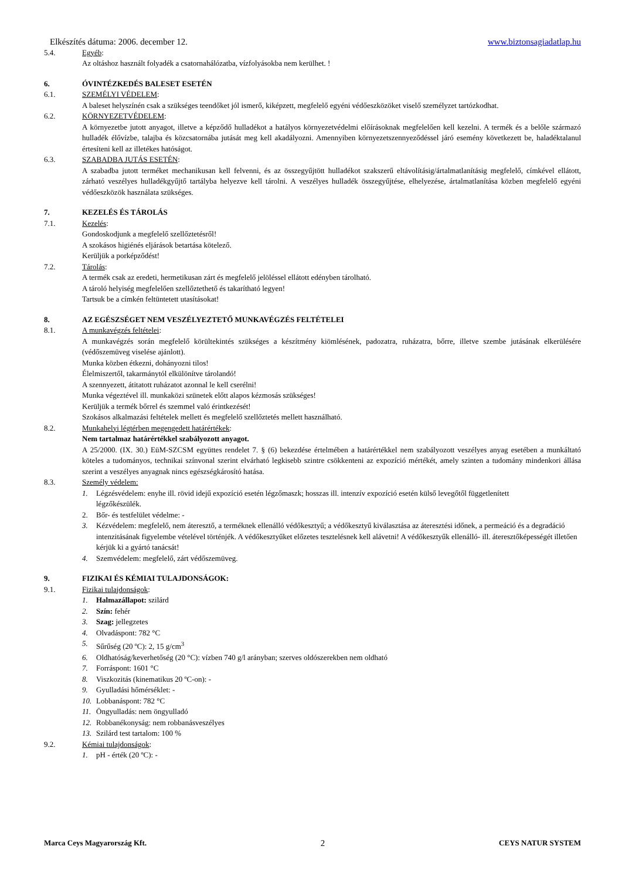Elkészítés dátuma: 2006. december 12. www.biztonsagiadatlap.hu
5.4. Egyéb:
Az oltáshoz használt folyadék a csatornahálózatba, vízfolyásokba nem kerülhet. !
6. ÓVINTÉZKEDÉS BALESET ESETÉN
6.1. SZEMÉLYI VÉDELEM:
A baleset helyszínén csak a szükséges teendőket jól ismerő, kiképzett, megfelelő egyéni védőeszközöket viselő személyzet tartózkodhat.
6.2. KÖRNYEZETVÉDELEM:
A környezetbe jutott anyagot, illetve a képződő hulladékot a hatályos környezetvédelmi előírásoknak megfelelően kell kezelni. A termék és a belőle származó hulladék élővízbe, talajba és közcsatornába jutását meg kell akadályozni. Amennyiben környezetszennyeződéssel járó esemény következett be, haladéktalanul értesíteni kell az illetékes hatóságot.
6.3. SZABADBA JUTÁS ESETÉN:
A szabadba jutott terméket mechanikusan kell felvenni, és az összegyűjtött hulladékot szakszerű eltávolításig/ártalmatlanításig megfelelő, címkével ellátott, zárható veszélyes hulladékgyűjtő tartályba helyezve kell tárolni. A veszélyes hulladék összegyűjtése, elhelyezése, ártalmatlanítása közben megfelelő egyéni védőeszközök használata szükséges.
7. KEZELÉS ÉS TÁROLÁS
7.1. Kezelés:
Gondoskodjunk a megfelelő szellőztetésről!
A szokásos higiénés eljárások betartása kötelező.
Kerüljük a porképződést!
7.2. Tárolás:
A termék csak az eredeti, hermetikusan zárt és megfelelő jelöléssel ellátott edényben tárolható.
A tároló helyiség megfelelően szellőztethető és takarítható legyen!
Tartsuk be a címkén feltüntetett utasításokat!
8. AZ EGÉSZSÉGET NEM VESZÉLYEZTETŐ MUNKAVÉGZÉS FELTÉTELEI
8.1. A munkavégzés feltételei:
A munkavégzés során megfelelő körültekintés szükséges a készítmény kiömlésének, padozatra, ruházatra, bőrre, illetve szembe jutásának elkerülésére (védőszemüveg viselése ajánlott).
Munka közben étkezni, dohányozni tilos!
Élelmiszertől, takarmánytól elkülönítve tárolandó!
A szennyezett, átitatott ruházatot azonnal le kell cserélni!
Munka végeztével ill. munkaközi szünetek előtt alapos kézmosás szükséges!
Kerüljük a termék bőrrel és szemmel való érintkezését!
Szokásos alkalmazási feltételek mellett és megfelelő szellőztetés mellett használható.
8.2. Munkahelyi légtérben megengedett határértékek:
Nem tartalmaz határértékkel szabályozott anyagot.
A 25/2000. (IX. 30.) EüM-SZCSM együttes rendelet 7. § (6) bekezdése értelmében a határértékkel nem szabályozott veszélyes anyag esetében a munkáltató köteles a tudományos, technikai színvonal szerint elvárható legkisebb szintre csökkenteni az expozíció mértékét, amely szinten a tudomány mindenkori állása szerint a veszélyes anyagnak nincs egészségkárosító hatása.
8.3. Személy védelem:
1. Légzésvédelem: enyhe ill. rövid idejű expozíció esetén légzőmaszk; hosszas ill. intenzív expozíció esetén külső levegőtől függetlenített légzőkészülék.
2. Bőr- és testfelület védelme: -
3. Kézvédelem: megfelelő, nem áteresztő, a terméknek ellenálló védőkesztyű; a védőkesztyű kiválasztása az áteresztési időnek, a permeáció és a degradáció intenzitásának figyelembe vételével történjék. A védőkesztyűket előzetes tesztelésnek kell alávetni! A védőkesztyűk ellenálló- ill. áteresztőképességét illetően kérjük ki a gyártó tanácsát!
4. Szemvédelem: megfelelő, zárt védőszemüveg.
9. FIZIKAI ÉS KÉMIAI TULAJDONSÁGOK:
9.1. Fizikai tulajdonságok:
1. Halmazállapot: szilárd
2. Szín: fehér
3. Szag: jellegzetes
4. Olvadáspont: 782 °C
5. Sűrűség (20 ºC): 2, 15 g/cm<sup>3</sup>
6. Oldhatóság/keverhetőség (20 °C): vízben 740 g/l arányban; szerves oldószerekben nem oldható
7. Forráspont: 1601 °C
8. Viszkozitás (kinematikus 20 ºC-on): -
9. Gyulladási hőmérséklet: -
10. Lobbanáspont: 782 °C
11. Öngyulladás: nem öngyulladó
12. Robbanékonyság: nem robbanásveszélyes
13. Szilárd test tartalom: 100 %
9.2. Kémiai tulajdonságok:
1. pH - érték (20 ºC): -
Marca Ceys Magyarország Kft. 2 CEYS NATUR SYSTEM